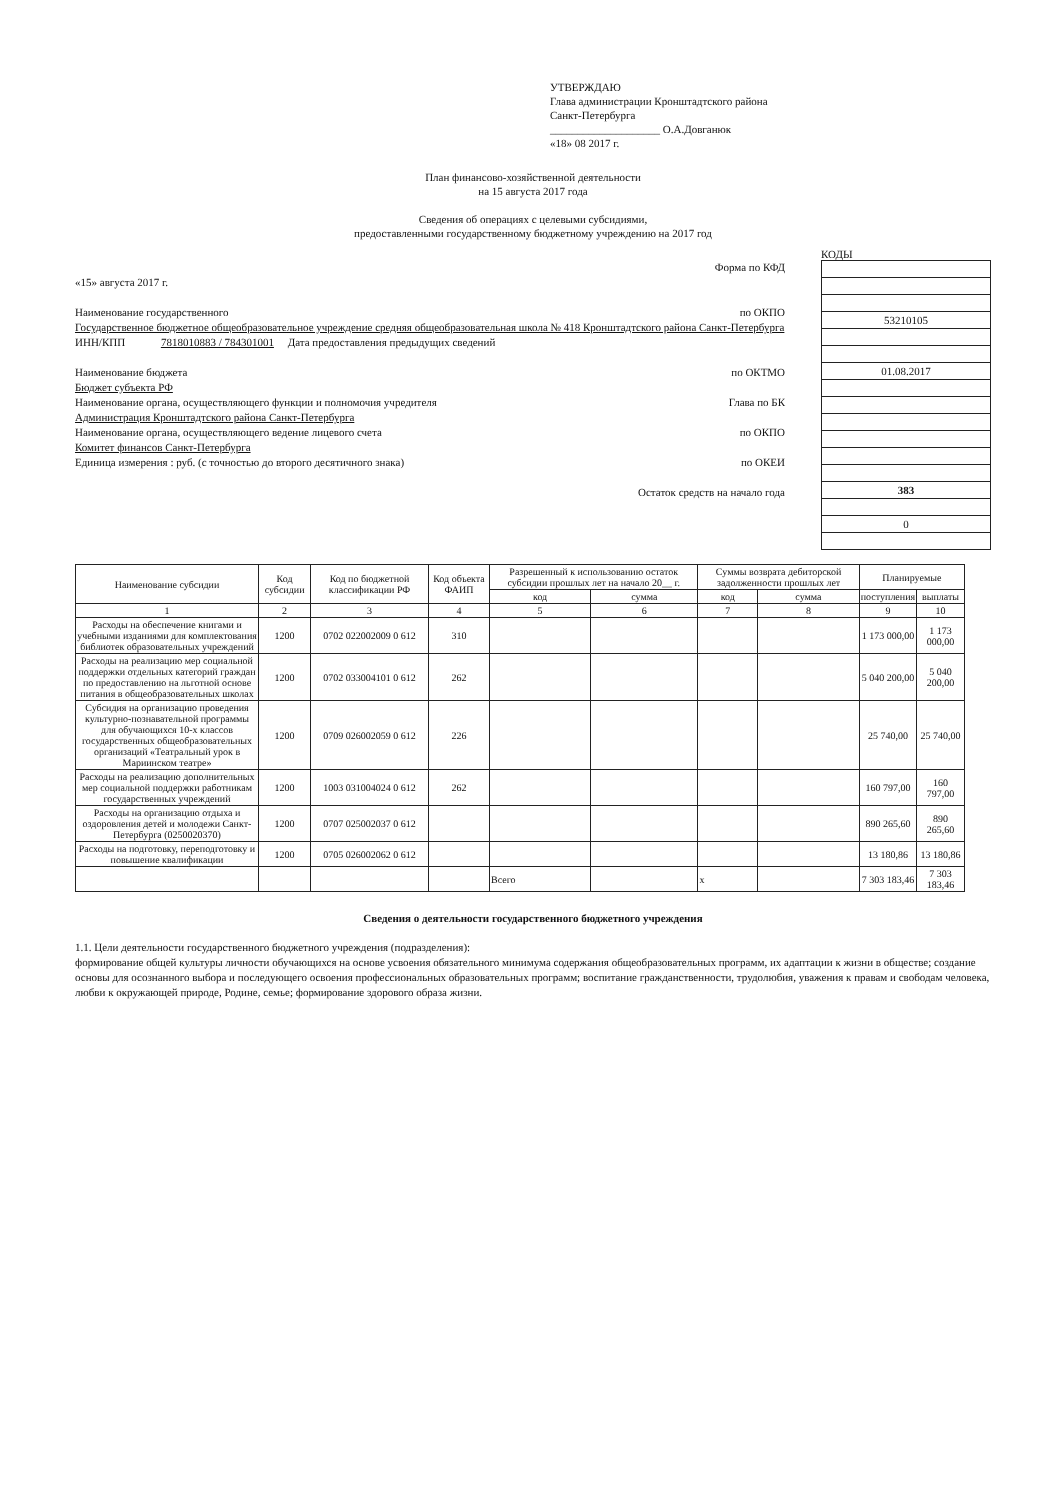УТВЕРЖДАЮ
Глава администрации Кронштадтского района
Санкт-Петербурга
____________________ О.А.Довганюк
«18» 08 2017 г.
План финансово-хозяйственной деятельности
на 15 августа 2017 года
Сведения об операциях с целевыми субсидиями,
предоставленными государственному бюджетному учреждению на 2017 год
Форма по КФД
«15» августа 2017 г.
Наименование государственного по ОКПО
Государственное бюджетное общеобразовательное учреждение средняя общеобразовательная школа № 418 Кронштадтского района Санкт-Петербурга
ИНН/КПП 7818010883 / 784301001 Дата предоставления предыдущих сведений
Наименование бюджета по ОКТМО
Бюджет субъекта РФ
Наименование органа, осуществляющего функции и полномочия учредителя Глава по БК
Администрация Кронштадтского района Санкт-Петербурга
Наименование органа, осуществляющего ведение лицевого счета по ОКПО
Комитет финансов Санкт-Петербурга
Единица измерения : руб. (с точностью до второго десятичного знака) по ОКЕИ
Остаток средств на начало года
КОДЫ
| 53210105 |
| 01.08.2017 |
| 383 |
| 0 |
| Наименование субсидии | Код субсидии | Код по бюджетной классификации РФ | Код объекта ФАИП | Разрешенный к использованию остаток субсидии прошлых лет на начало 20__ г. | | Суммы возврата дебиторской задолженности прошлых лет | | Планируемые | |
| --- | --- | --- | --- | --- | --- | --- | --- | --- | --- |
| | | | | код | сумма | код | сумма | поступления | выплаты |
| 1 | 2 | 3 | 4 | 5 | 6 | 7 | 8 | 9 | 10 |
| Расходы на обеспечение книгами и учебными изданиями для комплектования библиотек образовательных учреждений | 1200 | 0702 022002009 0 612 | 310 | | | | | 1 173 000,00 | 1 173 000,00 |
| Расходы на реализацию мер социальной поддержки отдельных категорий граждан по предоставлению на льготной основе питания в общеобразовательных школах | 1200 | 0702 033004101 0 612 | 262 | | | | | 5 040 200,00 | 5 040 200,00 |
| Субсидия на организацию проведения культурно-познавательной программы для обучающихся 10-х классов государственных общеобразовательных организаций «Театральный урок в Мариинском театре» | 1200 | 0709 026002059 0 612 | 226 | | | | | 25 740,00 | 25 740,00 |
| Расходы на реализацию дополнительных мер социальной поддержки работникам государственных учреждений | 1200 | 1003 031004024 0 612 | 262 | | | | | 160 797,00 | 160 797,00 |
| Расходы на организацию отдыха и оздоровления детей и молодежи Санкт-Петербурга (0250020370) | 1200 | 0707 025002037 0 612 | | | | | | 890 265,60 | 890 265,60 |
| Расходы на подготовку, переподготовку и повышение квалификации | 1200 | 0705 026002062 0 612 | | | | | | 13 180,86 | 13 180,86 |
| | | | | Всего | | x | | 7 303 183,46 | 7 303 183,46 |
Сведения о деятельности государственного бюджетного учреждения
1.1. Цели деятельности государственного бюджетного учреждения (подразделения):
формирование общей культуры личности обучающихся на основе усвоения обязательного минимума содержания общеобразовательных программ, их адаптации к жизни в обществе; создание основы для осознанного выбора и последующего освоения профессиональных образовательных программ; воспитание гражданственности, трудолюбия, уважения к правам и свободам человека, любви к окружающей природе, Родине, семье; формирование здорового образа жизни.